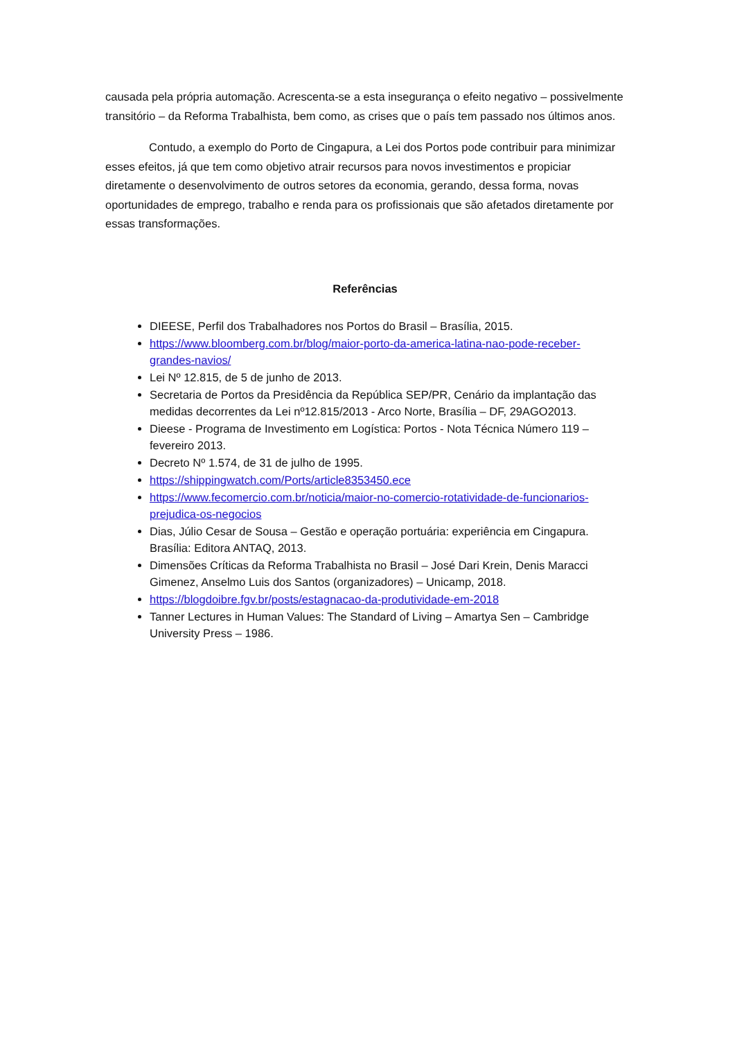causada pela própria automação. Acrescenta-se a esta insegurança o efeito negativo – possivelmente transitório – da Reforma Trabalhista, bem como, as crises que o país tem passado nos últimos anos.
Contudo, a exemplo do Porto de Cingapura, a Lei dos Portos pode contribuir para minimizar esses efeitos, já que tem como objetivo atrair recursos para novos investimentos e propiciar diretamente o desenvolvimento de outros setores da economia, gerando, dessa forma, novas oportunidades de emprego, trabalho e renda para os profissionais que são afetados diretamente por essas transformações.
Referências
DIEESE, Perfil dos Trabalhadores nos Portos do Brasil – Brasília, 2015.
https://www.bloomberg.com.br/blog/maior-porto-da-america-latina-nao-pode-receber-grandes-navios/
Lei Nº 12.815, de 5 de junho de 2013.
Secretaria de Portos da Presidência da República SEP/PR, Cenário da implantação das medidas decorrentes da Lei nº12.815/2013 - Arco Norte, Brasília – DF, 29AGO2013.
Dieese - Programa de Investimento em Logística: Portos - Nota Técnica Número 119 – fevereiro 2013.
Decreto Nº 1.574, de 31 de julho de 1995.
https://shippingwatch.com/Ports/article8353450.ece
https://www.fecomercio.com.br/noticia/maior-no-comercio-rotatividade-de-funcionarios-prejudica-os-negocios
Dias, Júlio Cesar de Sousa – Gestão e operação portuária: experiência em Cingapura. Brasília: Editora ANTAQ, 2013.
Dimensões Críticas da Reforma Trabalhista no Brasil – José Dari Krein, Denis Maracci Gimenez, Anselmo Luis dos Santos (organizadores) – Unicamp, 2018.
https://blogdoibre.fgv.br/posts/estagnacao-da-produtividade-em-2018
Tanner Lectures in Human Values: The Standard of Living – Amartya Sen – Cambridge University Press – 1986.